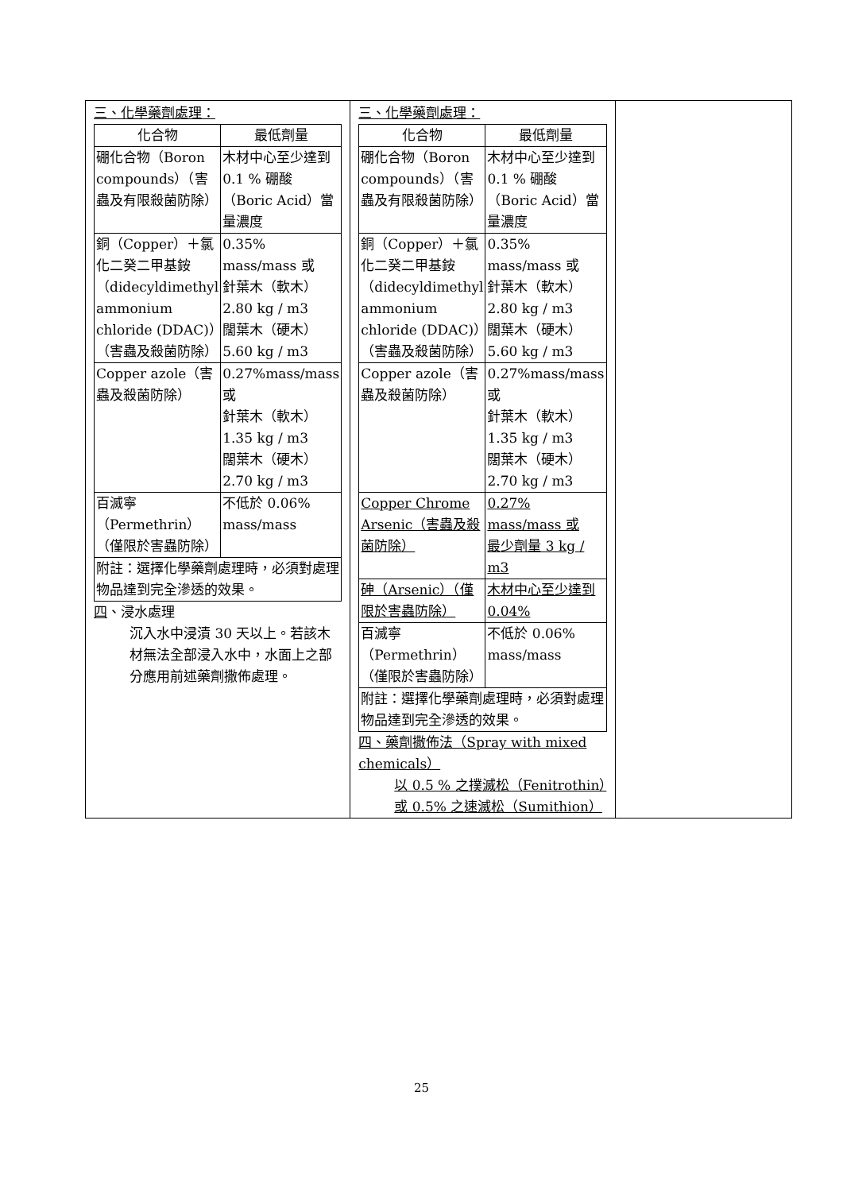| 三、化學藥劑處理： / 化合物 / 最低劑量 / / --- / --- / / 硼化合物（Boron compounds）（害蟲及有限殺菌防除） / 木材中心至少達到 0.1 % 硼酸（Boric Acid）當量濃度 / / 銅（Copper）＋氯化二癸二甲基銨（didecyldimethyl ammonium chloride (DDAC)）（害蟲及殺菌防除） / 0.35% mass/mass 或 針葉木（軟木） 2.80 kg / m3 闊葉木（硬木） 5.60 kg / m3 / / Copper azole（害蟲及殺菌防除） / 0.27%mass/mass 或 針葉木（軟木） 1.35 kg / m3 闊葉木（硬木） 2.70 kg / m3 / / 百滅寧（Permethrin）（僅限於害蟲防除） / 不低於 0.06% mass/mass / / 附註：選擇化學藥劑處理時，必須對處理物品達到完全滲透的效果。 / / 四 、浸水處理 沉入水中浸漬 30 天以上。若該木材無法全部浸入水中，水面上之部分應用前述藥劑撒佈處理。 | 三、化學藥劑處理： / 化合物 / 最低劑量 / / --- / --- / / 硼化合物（Boron compounds）（害蟲及有限殺菌防除） / 木材中心至少達到 0.1 % 硼酸（Boric Acid）當量濃度 / / 銅（Copper）＋氯化二癸二甲基銨（didecyldimethyl ammonium chloride (DDAC)）（害蟲及殺菌防除） / 0.35% mass/mass 或 針葉木（軟木） 2.80 kg / m3 闊葉木（硬木） 5.60 kg / m3 / / Copper azole（害蟲及殺菌防除） / 0.27%mass/mass 或 針葉木（軟木） 1.35 kg / m3 闊葉木（硬木） 2.70 kg / m3 / / Copper Chrome Arsenic（害蟲及殺菌防除） / 0.27% mass/mass 或 最少劑量 3 kg / m3 / / 砷（Arsenic）（僅限於害蟲防除） / 木材中心至少達到 0.04% / / 百滅寧（Permethrin）（僅限於害蟲防除） / 不低於 0.06% mass/mass / / 附註：選擇化學藥劑處理時，必須對處理物品達到完全滲透的效果。 / / 四、藥劑撒佈法（Spray with mixed chemicals） 以 0.5 % 之撲滅松（Fenitrothin）或 0.5% 之速滅松（Sumithion） | |
25